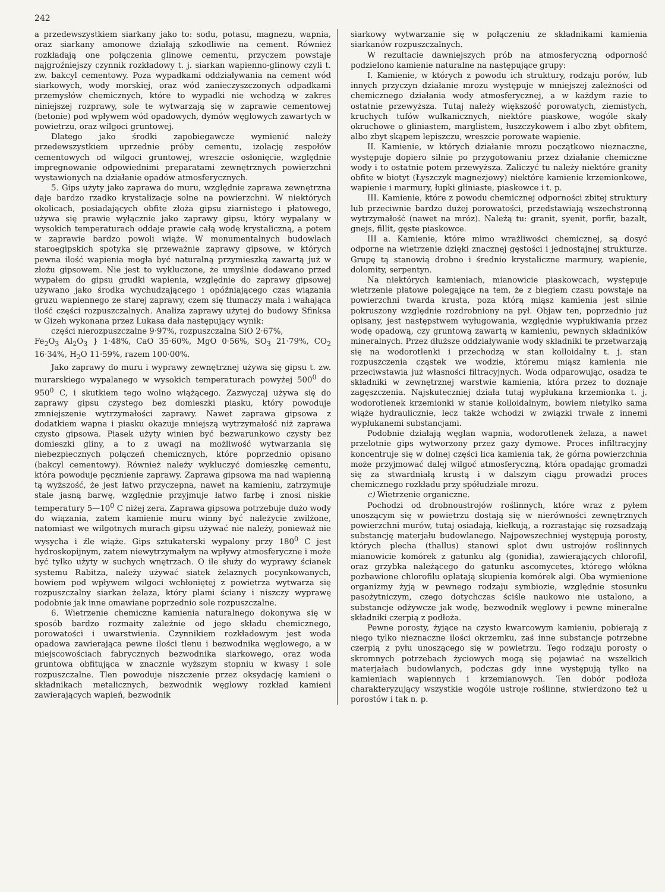242
a przedewszystkiem siarkany jako to: sodu, potasu, magnezu, wapnia, oraz siarkany amonowe działają szkodliwie na cement. Również rozkładają one połączenia glinowe cementu, przyczem powstaje najgroźniejszy czynnik rozkładowy t. j. siarkan wapienno-glinowy czyli t. zw. bakcyl cementowy. Poza wypadkami oddziaływania na cement wód siarkowych, wody morskiej, oraz wód zanieczyszczonych odpadkami przemysłów chemicznych, które to wypadki nie wchodzą w zakres niniejszej rozprawy, sole te wytwarzają się w zaprawie cementowej (betonie) pod wpływem wód opadowych, dymów węglowych zawartych w powietrzu, oraz wilgoci gruntowej.
Dlatego jako środki zapobiegawcze wymienić należy przedewszystkiem uprzednie próby cementu, izolację zespołów cementowych od wilgoci gruntowej, wreszcie osłonięcie, względnie impregnowanie odpowiednimi preparatami zewnętrznych powierzchni wystawionych na działanie opadów atmosferycznych.
5. Gips użyty jako zaprawa do muru, względnie zaprawa zewnętrzna daje bardzo rzadko krystalizacje solne na powierzchni. W niektórych okolicach, posiadających obfite złoża gipsu ziarnistego i płatowego, używa się prawie wyłącznie jako zaprawy gipsu, który wypalany w wysokich temperaturach oddaje prawie całą wodę krystaliczną, a potem w zaprawie bardzo powoli wiąże. W monumentalnych budowlach staroegipskich spotyka się przeważnie zaprawy gipsowe, w których pewna ilość wapienia mogła być naturalną przymieszką zawartą już w złożu gipsowem. Nie jest to wykluczone, że umyślnie dodawano przed wypałem do gipsu grudki wapienia, względnie do zaprawy gipsowej używano jako środka wychudzającego i opóźniającego czas wiązania gruzu wapiennego ze starej zaprawy, czem się tłumaczy mała i wahająca ilość części rozpuszczalnych. Analiza zaprawy użytej do budowy Sfinksa w Gizeh wykonana przez Lukasa dała następujący wynik:
części nierozpuszczalne 9·97%, rozpuszczalna SiO 2·67%,
Fe<sub>2</sub>O<sub>3</sub> Al<sub>2</sub>O<sub>3</sub> } 1·48%, CaO 35·60%, MgO 0·56%, SO<sub>3</sub> 21·79%, CO<sub>2</sub> 16·34%, H<sub>2</sub>O 11·59%, razem 100·00%.
Jako zaprawy do muru i wyprawy zewnętrznej używa się gipsu t. zw. murarskiego wypalanego w wysokich temperaturach powyżej 500<sup>0</sup> do 950<sup>0</sup> C, i skutkiem tego wolno wiążącego. Zazwyczaj używa się do zaprawy gipsu czystego bez domieszki piasku, który powoduje zmniejszenie wytrzymałości zaprawy. Nawet zaprawa gipsowa z dodatkiem wapna i piasku okazuje mniejszą wytrzymałość niż zaprawa czysto gipsowa. Piasek użyty winien być bezwarunkowo czysty bez domieszki gliny, a to z uwagi na możliwość wytwarzania się niebezpiecznych połączeń chemicznych, które poprzednio opisano (bakcyl cementowy). Również należy wykluczyć domieszkę cementu, która powoduje pęcznienie zaprawy. Zaprawa gipsowa ma nad wapienną tą wyższość, że jest łatwo przyczepna, nawet na kamieniu, zatrzymuje stale jasną barwę, względnie przyjmuje łatwo farbę i znosi niskie temperatury 5—10<sup>0</sup> C niżej zera. Zaprawa gipsowa potrzebuje dużo wody do wiązania, zatem kamienie muru winny być należycie zwilżone, natomiast we wilgotnych murach gipsu używać nie należy, ponieważ nie wysycha i źle wiąże. Gips sztukaterski wypalony przy 180<sup>0</sup> C jest hydroskopijnym, zatem niewytrzymałym na wpływy atmosferyczne i może być tylko użyty w suchych wnętrzach. O ile służy do wyprawy ścianek systemu Rabitza, należy używać siatek żelaznych pocynkowanych, bowiem pod wpływem wilgoci wchłoniętej z powietrza wytwarza się rozpuszczalny siarkan żelaza, który plami ściany i niszczy wyprawę podobnie jak inne omawiane poprzednio sole rozpuszczalne.
6. Wietrzenie chemiczne kamienia naturalnego dokonywa się w sposób bardzo rozmaity zależnie od jego składu chemicznego, porowatości i uwarstwienia. Czynnikiem rozkładowym jest woda opadowa zawierająca pewne ilości tlenu i bezwodnika węglowego, a w miejscowościach fabrycznych bezwodnika siarkowego, oraz woda gruntowa obfitująca w znacznie wyższym stopniu w kwasy i sole rozpuszczalne. Tlen powoduje niszczenie przez oksydację kamieni o składnikach metalicznych, bezwodnik węglowy rozkład kamieni zawierających wapień, bezwodnik
siarkowy wytwarzanie się w połączeniu ze składnikami kamienia siarkanów rozpuszczalnych.
W rezultacie dawniejszych prób na atmosferyczną odporność podzielono kamienie naturalne na następujące grupy:
I. Kamienie, w których z powodu ich struktury, rodzaju porów, lub innych przyczyn działanie mrozu występuje w mniejszej zależności od chemicznego działania wody atmosferycznej, a w każdym razie to ostatnie przewyższa. Tutaj należy większość porowatych, ziemistych, kruchych tufów wulkanicznych, niektóre piaskowe, wogóle skały okruchowe o gliniastem, marglistem, łuszczykowem i albo zbyt obfitem, albo zbyt skąpem lepiszczu, wreszcie porowate wapienie.
II. Kamienie, w których działanie mrozu początkowo nieznaczne, występuje dopiero silnie po przygotowaniu przez działanie chemiczne wody i to ostatnie potem przewyższa. Zaliczyć tu należy niektóre granity obfite w biotyt (Łyszczyk magnezjowy) niektóre kamienie krzemionkowe, wapienie i marmury, łupki gliniaste, piaskowce i t. p.
III. Kamienie, które z powodu chemicznej odporności zbitej struktury lub przeciwnie bardzo dużej porowatości, przedstawiają wszechstronną wytrzymałość (nawet na mróz). Należą tu: granit, syenit, porfir, bazalt, gnejs, fillit, gęste piaskowce.
III a. Kamienie, które mimo wrażliwości chemicznej, są dosyć odporne na wietrzenie dzięki znacznej gęstości i jednostajnej strukturze. Grupę tą stanowią drobno i średnio krystaliczne marmury, wapienie, dolomity, serpentyn.
Na niektórych kamieniach, mianowicie piaskowcach, występuje wietrzenie płatowe polegające na tem, że z biegiem czasu powstaje na powierzchni twarda krusta, poza którą miąsz kamienia jest silnie pokruszony względnie rozdrobniony na pył. Objaw ten, poprzednio już opisany, jest następstwem wyługowania, względnie wypłukiwania przez wodę opadową, czy gruntową zawartą w kamieniu, pewnych składników mineralnych. Przez dłuższe oddziaływanie wody składniki te przetwarzają się na wodorotlenki i przechodzą w stan kolloidalny t. j. stan rozpuszczenia cząstek we wodzie, któremu miąsz kamienia nie przeciwstawia już własności filtracyjnych. Woda odparowując, osadza te składniki w zewnętrznej warstwie kamienia, która przez to doznaje zagęszczenia. Najskuteczniej działa tutaj wypłukana krzemionka t. j. wodorotlenek krzemionki w stanie kolloidalnym, bowiem nietylko sama wiąże hydraulicznie, lecz także wchodzi w związki trwałe z innemi wypłukanemi substancjami.
Podobnie działają węglan wapnia, wodorotlenek żelaza, a nawet przelotnie gips wytworzony przez gazy dymowe. Proces infiltracyjny koncentruje się w dolnej części lica kamienia tak, że górna powierzchnia może przyjmować dalej wilgoć atmosferyczną, która opadając gromadzi się za stwardniałą krustą i w dalszym ciągu prowadzi proces chemicznego rozkładu przy spółudziale mrozu.
c) Wietrzenie organiczne.
Pochodzi od drobnoustrojów roślinnych, które wraz z pyłem unoszącym się w powietrzu dostają się w nierówności zewnętrznych powierzchni murów, tutaj osiadają, kiełkują, a rozrastając się rozsadzają substancję materjału budowlanego. Najpowszechniej występują porosty, których plecha (thallus) stanowi splot dwu ustrojów roślinnych mianowicie komórek z gatunku alg (gonidia), zawierających chlorofil, oraz grzybka należącego do gatunku ascomycetes, którego włókna pozbawione chlorofilu oplatają skupienia komórek algi. Oba wymienione organizmy żyją w pewnego rodzaju symbiozie, względnie stosunku pasożytniczym, czego dotychczas ściśle naukowo nie ustalono, a substancje odżywcze jak wodę, bezwodnik węglowy i pewne mineralne składniki czerpią z podłoża.
Pewne porosty, żyjące na czysto kwarcowym kamieniu, pobierają z niego tylko nieznaczne ilości okrzemku, zaś inne substancje potrzebne czerpią z pyłu unoszącego się w powietrzu. Tego rodzaju porosty o skromnych potrzebach życiowych mogą się pojawiać na wszelkich materjałach budowlanych, podczas gdy inne występują tylko na kamieniach wapiennych i krzemianowych. Ten dobór podłoża charakteryzujący wszystkie wogóle ustroje roślinne, stwierdzono też u porostów i tak n. p.